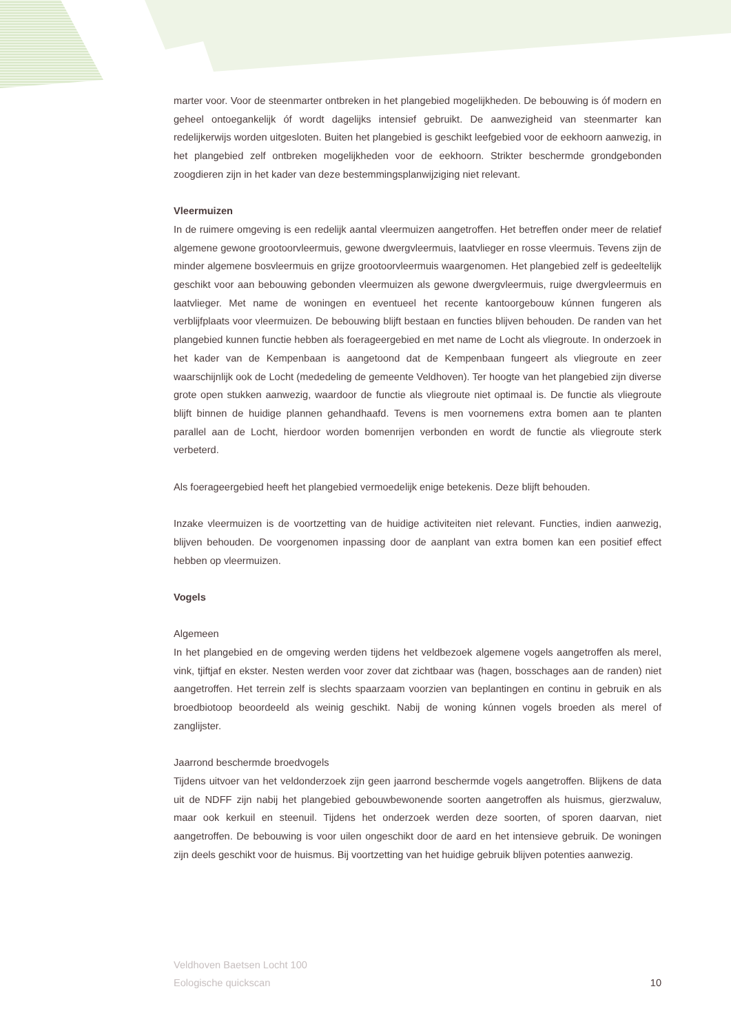marter voor. Voor de steenmarter ontbreken in het plangebied mogelijkheden. De bebouwing is óf modern en geheel ontoegankelijk óf wordt dagelijks intensief gebruikt. De aanwezigheid van steenmarter kan redelijkerwijs worden uitgesloten. Buiten het plangebied is geschikt leefgebied voor de eekhoorn aanwezig, in het plangebied zelf ontbreken mogelijkheden voor de eekhoorn. Strikter beschermde grondgebonden zoogdieren zijn in het kader van deze bestemmingsplanwijziging niet relevant.
Vleermuizen
In de ruimere omgeving is een redelijk aantal vleermuizen aangetroffen. Het betreffen onder meer de relatief algemene gewone grootoorvleermuis, gewone dwergvleermuis, laatvlieger en rosse vleermuis. Tevens zijn de minder algemene bosvleermuis en grijze grootoorvleermuis waargenomen. Het plangebied zelf is gedeeltelijk geschikt voor aan bebouwing gebonden vleermuizen als gewone dwergvleermuis, ruige dwergvleermuis en laatvlieger. Met name de woningen en eventueel het recente kantoorgebouw kúnnen fungeren als verblijfplaats voor vleermuizen. De bebouwing blijft bestaan en functies blijven behouden. De randen van het plangebied kunnen functie hebben als foerageergebied en met name de Locht als vliegroute. In onderzoek in het kader van de Kempenbaan is aangetoond dat de Kempenbaan fungeert als vliegroute en zeer waarschijnlijk ook de Locht (mededeling de gemeente Veldhoven). Ter hoogte van het plangebied zijn diverse grote open stukken aanwezig, waardoor de functie als vliegroute niet optimaal is. De functie als vliegroute blijft binnen de huidige plannen gehandhaafd. Tevens is men voornemens extra bomen aan te planten parallel aan de Locht, hierdoor worden bomenrijen verbonden en wordt de functie als vliegroute sterk verbeterd.
Als foerageergebied heeft het plangebied vermoedelijk enige betekenis. Deze blijft behouden.
Inzake vleermuizen is de voortzetting van de huidige activiteiten niet relevant. Functies, indien aanwezig, blijven behouden. De voorgenomen inpassing door de aanplant van extra bomen kan een positief effect hebben op vleermuizen.
Vogels
Algemeen
In het plangebied en de omgeving werden tijdens het veldbezoek algemene vogels aangetroffen als merel, vink, tjiftjaf en ekster. Nesten werden voor zover dat zichtbaar was (hagen, bosschages aan de randen) niet aangetroffen. Het terrein zelf is slechts spaarzaam voorzien van beplantingen en continu in gebruik en als broedbiotoop beoordeeld als weinig geschikt. Nabij de woning kúnnen vogels broeden als merel of zanglijster.
Jaarrond beschermde broedvogels
Tijdens uitvoer van het veldonderzoek zijn geen jaarrond beschermde vogels aangetroffen. Blijkens de data uit de NDFF zijn nabij het plangebied gebouwbewonende soorten aangetroffen als huismus, gierzwaluw, maar ook kerkuil en steenuil. Tijdens het onderzoek werden deze soorten, of sporen daarvan, niet aangetroffen. De bebouwing is voor uilen ongeschikt door de aard en het intensieve gebruik. De woningen zijn deels geschikt voor de huismus. Bij voortzetting van het huidige gebruik blijven potenties aanwezig.
Veldhoven Baetsen Locht 100
Eologische quickscan
10